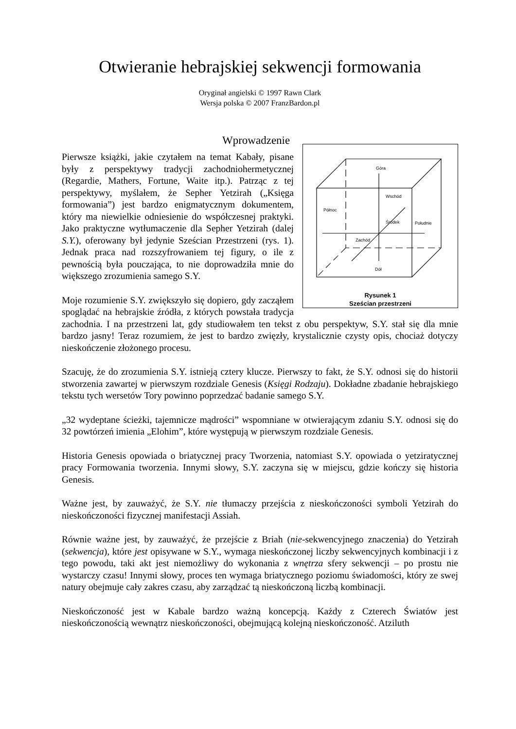Otwieranie hebrajskiej sekwencji formowania
Oryginał angielski © 1997 Rawn Clark
Wersja polska © 2007 FranzBardon.pl
Wprowadzenie
Góra
Wschód
Północ
Środek
Południe
Zachód
Dół
Rysunek 1
Sześcian przestrzeni
Pierwsze książki, jakie czytałem na temat Kabały, pisane były z perspektywy tradycji zachodniohermetycznej (Regardie, Mathers, Fortune, Waite itp.). Patrząc z tej perspektywy, myślałem, że Sepher Yetzirah („Księga formowania”) jest bardzo enigmatycznym dokumentem, który ma niewielkie odniesienie do współczesnej praktyki. Jako praktyczne wytłumaczenie dla Sepher Yetzirah (dalej S.Y.), oferowany był jedynie Sześcian Przestrzeni (rys. 1). Jednak praca nad rozszyfrowaniem tej figury, o ile z pewnością była pouczająca, to nie doprowadziła mnie do większego zrozumienia samego S.Y.
Moje rozumienie S.Y. zwiększyło się dopiero, gdy zacząłem spoglądać na hebrajskie źródła, z których powstała tradycja zachodnia. I na przestrzeni lat, gdy studiowałem ten tekst z obu perspektyw, S.Y. stał się dla mnie bardzo jasny! Teraz rozumiem, że jest to bardzo zwięzły, krystalicznie czysty opis, chociaż dotyczy nieskończenie złożonego procesu.
Szacuję, że do zrozumienia S.Y. istnieją cztery klucze. Pierwszy to fakt, że S.Y. odnosi się do historii stworzenia zawartej w pierwszym rozdziale Genesis (Księgi Rodzaju). Dokładne zbadanie hebrajskiego tekstu tych wersetów Tory powinno poprzedzać badanie samego S.Y.
„32 wydeptane ścieżki, tajemnicze mądrości” wspomniane w otwierającym zdaniu S.Y. odnosi się do 32 powtórzeń imienia „Elohim”, które występują w pierwszym rozdziale Genesis.
Historia Genesis opowiada o briatycznej pracy Tworzenia, natomiast S.Y. opowiada o yetziratycznej pracy Formowania tworzenia. Innymi słowy, S.Y. zaczyna się w miejscu, gdzie kończy się historia Genesis.
Ważne jest, by zauważyć, że S.Y. nie tłumaczy przejścia z nieskończoności symboli Yetzirah do nieskończoności fizycznej manifestacji Assiah.
Równie ważne jest, by zauważyć, że przejście z Briah (nie-sekwencyjnego znaczenia) do Yetzirah (sekwencja), które jest opisywane w S.Y., wymaga nieskończonej liczby sekwencyjnych kombinacji i z tego powodu, taki akt jest niemożliwy do wykonania z wnętrza sfery sekwencji – po prostu nie wystarczy czasu! Innymi słowy, proces ten wymaga briatycznego poziomu świadomości, który ze swej natury obejmuje cały zakres czasu, aby zarządzać tą nieskończoną liczbą kombinacji.
Nieskończoność jest w Kabale bardzo ważną koncepcją. Każdy z Czterech Światów jest nieskończonością wewnątrz nieskończoności, obejmującą kolejną nieskończoność. Atziluth